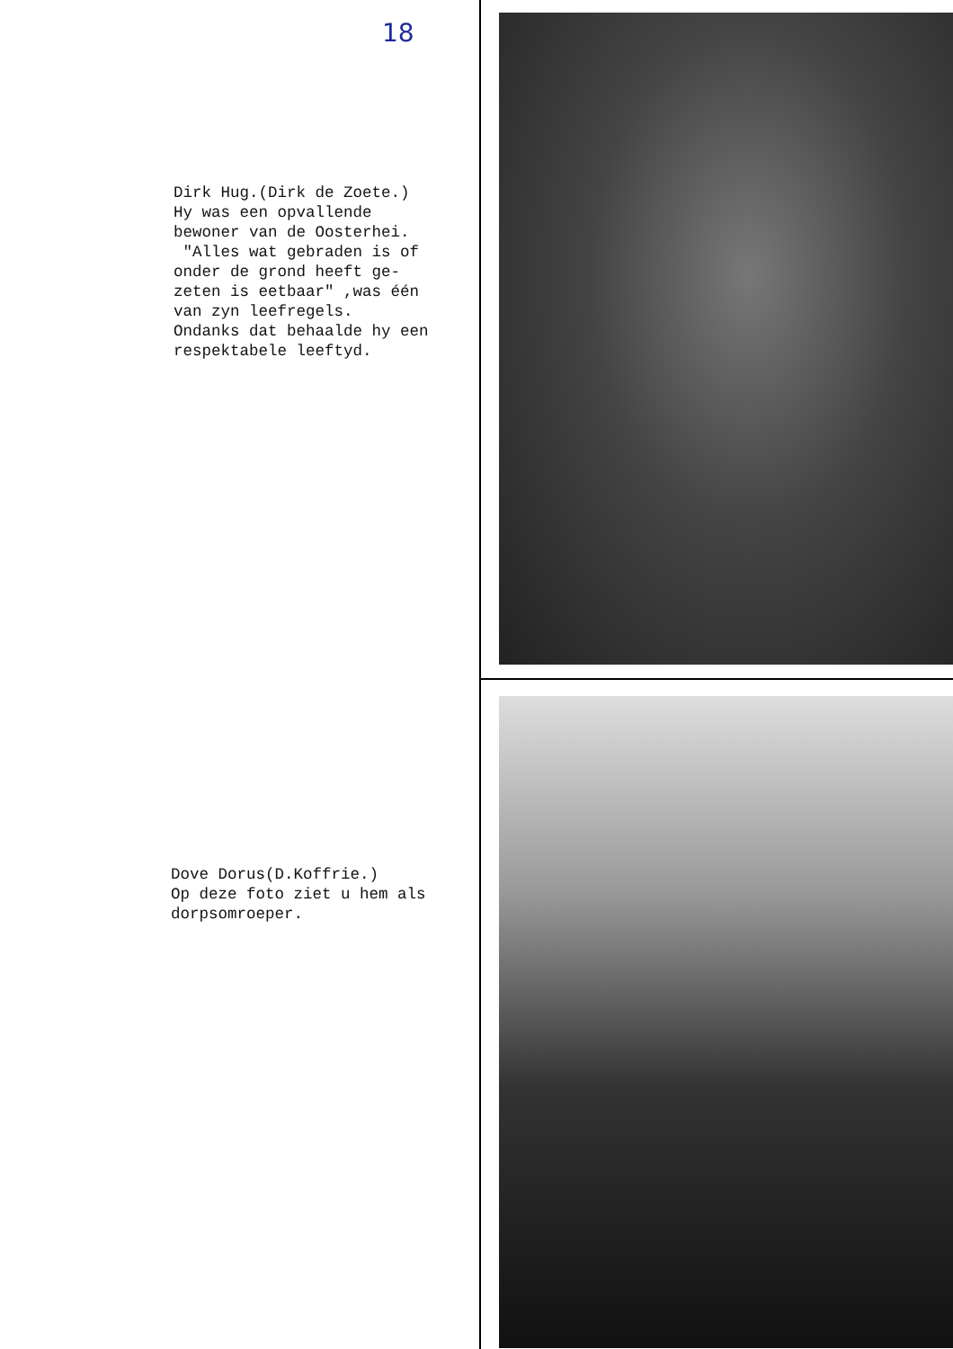18
Dirk Hug.(Dirk de Zoete.) Hy was een opvallende bewoner van de Oosterhei. "Alles wat gebraden is of onder de grond heeft ge- zeten is eetbaar" ,was één van zyn leefregels. Ondanks dat behaalde hy een respektabele leeftyd.
Dove Dorus(D.Koffrie.) Op deze foto ziet u hem als dorpsomroeper.